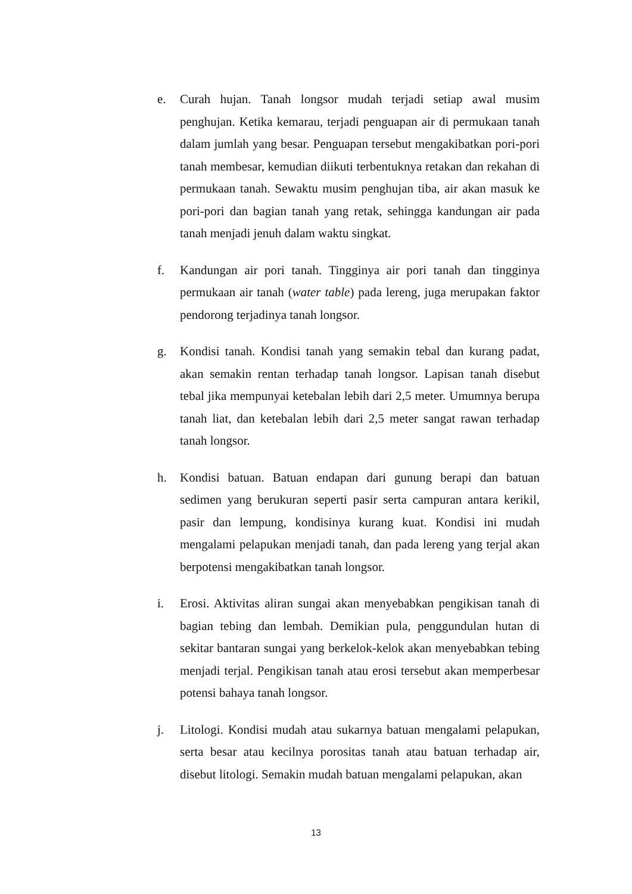e. Curah hujan. Tanah longsor mudah terjadi setiap awal musim penghujan. Ketika kemarau, terjadi penguapan air di permukaan tanah dalam jumlah yang besar. Penguapan tersebut mengakibatkan pori-pori tanah membesar, kemudian diikuti terbentuknya retakan dan rekahan di permukaan tanah. Sewaktu musim penghujan tiba, air akan masuk ke pori-pori dan bagian tanah yang retak, sehingga kandungan air pada tanah menjadi jenuh dalam waktu singkat.
f. Kandungan air pori tanah. Tingginya air pori tanah dan tingginya permukaan air tanah (water table) pada lereng, juga merupakan faktor pendorong terjadinya tanah longsor.
g. Kondisi tanah. Kondisi tanah yang semakin tebal dan kurang padat, akan semakin rentan terhadap tanah longsor. Lapisan tanah disebut tebal jika mempunyai ketebalan lebih dari 2,5 meter. Umumnya berupa tanah liat, dan ketebalan lebih dari 2,5 meter sangat rawan terhadap tanah longsor.
h. Kondisi batuan. Batuan endapan dari gunung berapi dan batuan sedimen yang berukuran seperti pasir serta campuran antara kerikil, pasir dan lempung, kondisinya kurang kuat. Kondisi ini mudah mengalami pelapukan menjadi tanah, dan pada lereng yang terjal akan berpotensi mengakibatkan tanah longsor.
i. Erosi. Aktivitas aliran sungai akan menyebabkan pengikisan tanah di bagian tebing dan lembah. Demikian pula, penggundulan hutan di sekitar bantaran sungai yang berkelok-kelok akan menyebabkan tebing menjadi terjal. Pengikisan tanah atau erosi tersebut akan memperbesar potensi bahaya tanah longsor.
j. Litologi. Kondisi mudah atau sukarnya batuan mengalami pelapukan, serta besar atau kecilnya porositas tanah atau batuan terhadap air, disebut litologi. Semakin mudah batuan mengalami pelapukan, akan
13